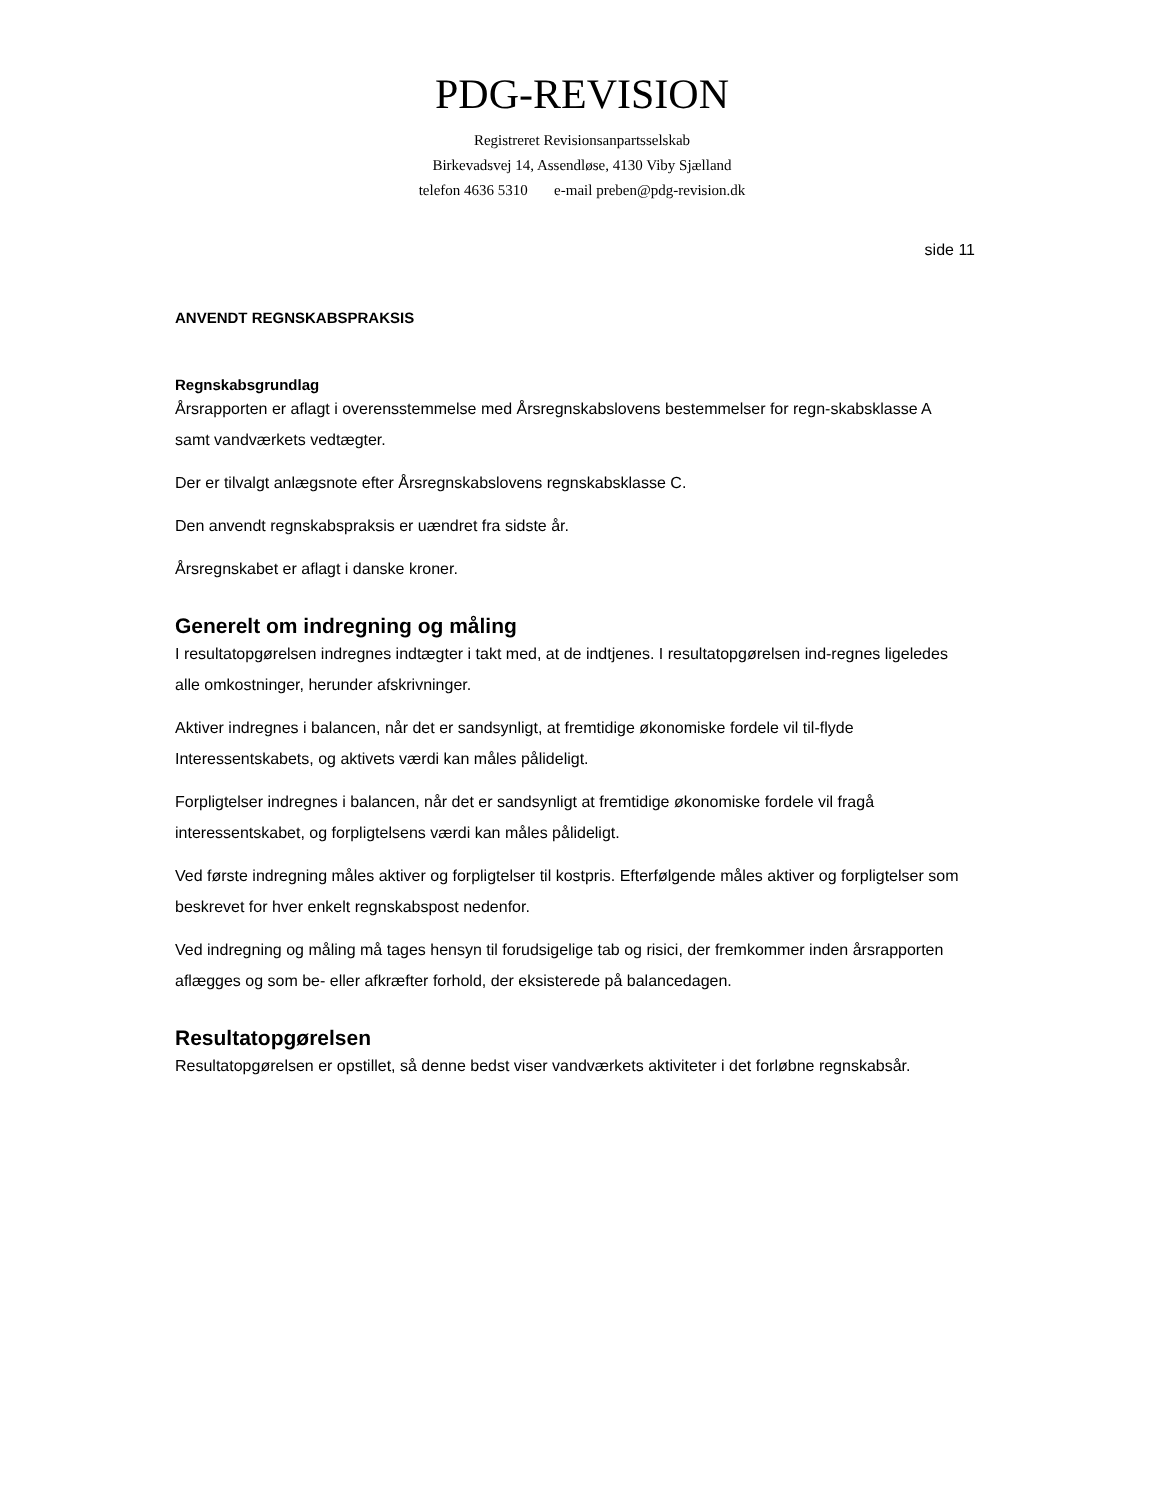PDG-REVISION
Registreret Revisionsanpartsselskab
Birkevadsvej 14, Assendløse, 4130 Viby Sjælland
telefon 4636 5310 e-mail preben@pdg-revision.dk
side 11
ANVENDT REGNSKABSPRAKSIS
Regnskabsgrundlag
Årsrapporten er aflagt i overensstemmelse med Årsregnskabslovens bestemmelser for regn-skabsklasse A samt vandværkets vedtægter.
Der er tilvalgt anlægsnote efter Årsregnskabslovens regnskabsklasse C.
Den anvendt regnskabspraksis er uændret fra sidste år.
Årsregnskabet er aflagt i danske kroner.
Generelt om indregning og måling
I resultatopgørelsen indregnes indtægter i takt med, at de indtjenes. I resultatopgørelsen ind-regnes ligeledes alle omkostninger, herunder afskrivninger.
Aktiver indregnes i balancen, når det er sandsynligt, at fremtidige økonomiske fordele vil til-flyde Interessentskabets, og aktivets værdi kan måles pålideligt.
Forpligtelser indregnes i balancen, når det er sandsynligt at fremtidige økonomiske fordele vil fragå interessentskabet, og forpligtelsens værdi kan måles pålideligt.
Ved første indregning måles aktiver og forpligtelser til kostpris. Efterfølgende måles aktiver og forpligtelser som beskrevet for hver enkelt regnskabspost nedenfor.
Ved indregning og måling må tages hensyn til forudsigelige tab og risici, der fremkommer inden årsrapporten aflægges og som be- eller afkræfter forhold, der eksisterede på balancedagen.
Resultatopgørelsen
Resultatopgørelsen er opstillet, så denne bedst viser vandværkets aktiviteter i det forløbne regnskabsår.